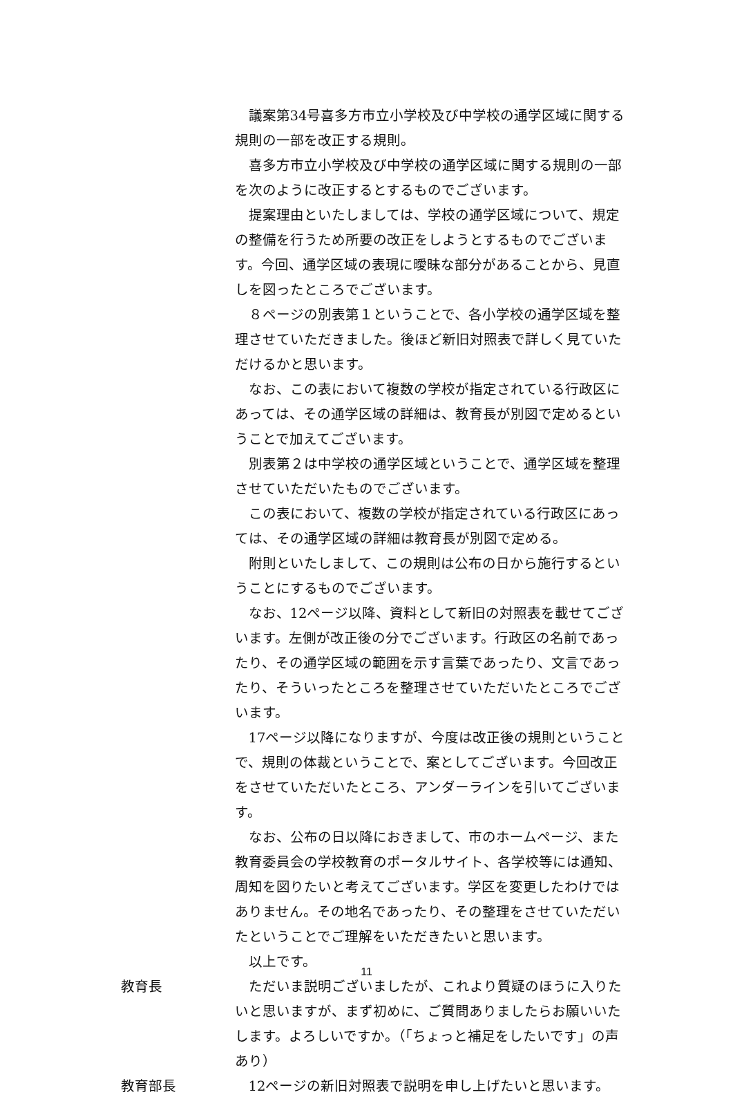議案第34号喜多方市立小学校及び中学校の通学区域に関する規則の一部を改正する規則。
喜多方市立小学校及び中学校の通学区域に関する規則の一部を次のように改正するとするものでございます。
提案理由といたしましては、学校の通学区域について、規定の整備を行うため所要の改正をしようとするものでございます。今回、通学区域の表現に曖昧な部分があることから、見直しを図ったところでございます。
８ページの別表第１ということで、各小学校の通学区域を整理させていただきました。後ほど新旧対照表で詳しく見ていただけるかと思います。
なお、この表において複数の学校が指定されている行政区にあっては、その通学区域の詳細は、教育長が別図で定めるということで加えてございます。
別表第２は中学校の通学区域ということで、通学区域を整理させていただいたものでございます。
この表において、複数の学校が指定されている行政区にあっては、その通学区域の詳細は教育長が別図で定める。
附則といたしまして、この規則は公布の日から施行するということにするものでございます。
なお、12ページ以降、資料として新旧の対照表を載せてございます。左側が改正後の分でございます。行政区の名前であったり、その通学区域の範囲を示す言葉であったり、文言であったり、そういったところを整理させていただいたところでございます。
17ページ以降になりますが、今度は改正後の規則ということで、規則の体裁ということで、案としてございます。今回改正をさせていただいたところ、アンダーラインを引いてございます。
なお、公布の日以降におきまして、市のホームページ、また教育委員会の学校教育のポータルサイト、各学校等には通知、周知を図りたいと考えてございます。学区を変更したわけではありません。その地名であったり、その整理をさせていただいたということでご理解をいただきたいと思います。
以上です。
教育長 ただいま説明ございましたが、これより質疑のほうに入りたいと思いますが、まず初めに、ご質問ありましたらお願いいたします。よろしいですか。（「ちょっと補足をしたいです」の声あり）
教育部長 12ページの新旧対照表で説明を申し上げたいと思います。
11